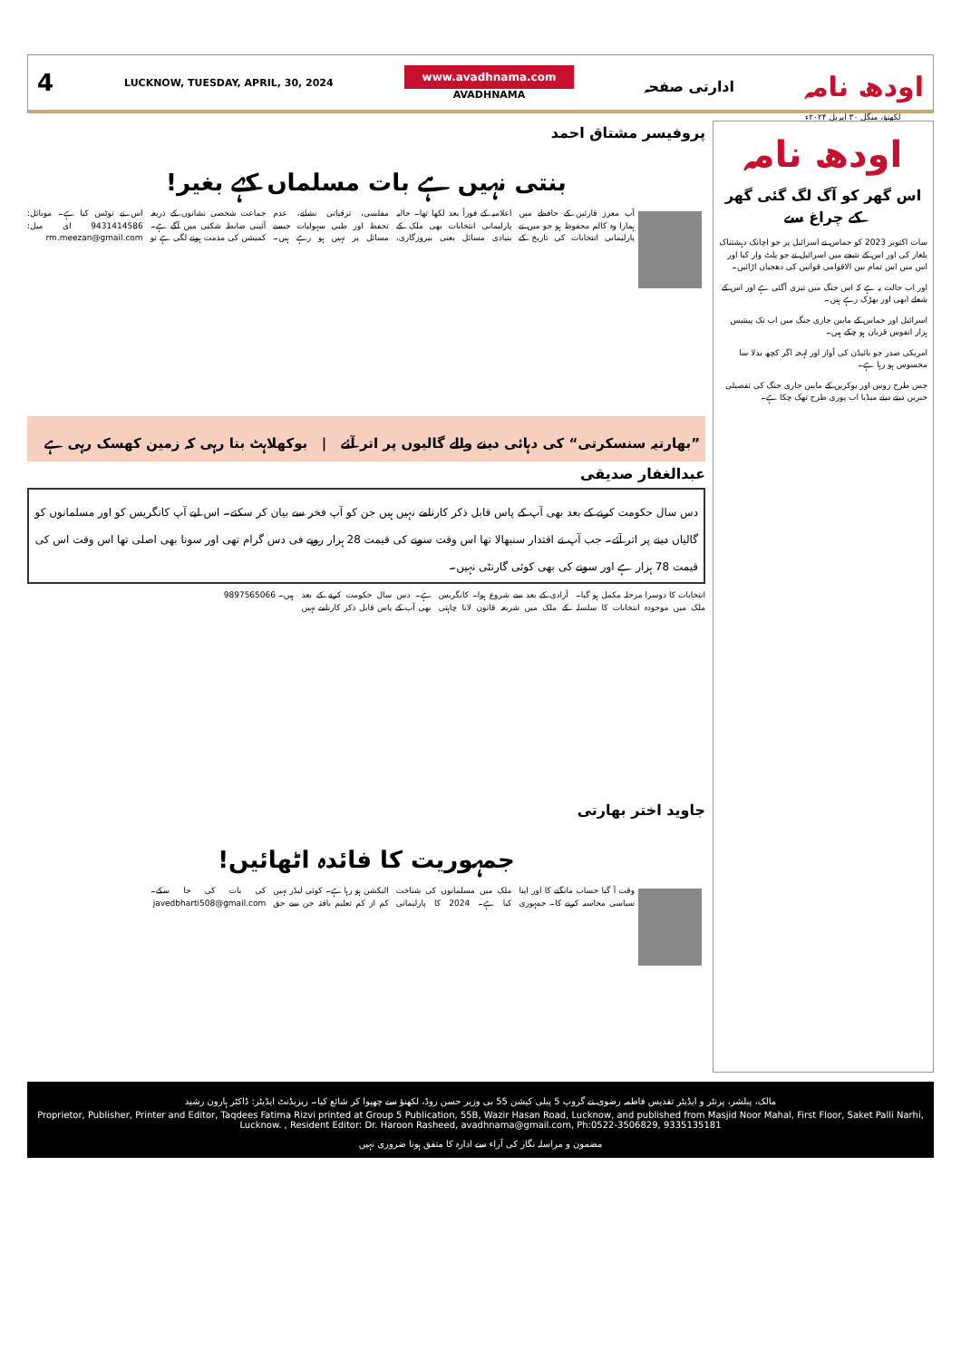4
LUCKNOW, TUESDAY, APRIL, 30, 2024
www.avadhnama.com
AVADHNAMA
ادارتی صفحہ
اودھ نامہ
لکھنؤ، منگل ۳۰ اپریل ۲۰۲۴ء
اودھ نامہ
اس گھر کو آگ لگ گئی گھر کے چراغ سے
سات اکتوبر 2023 کو حماس نے اسرائیل پر جو اچانک دہشتناک یلغار کی اور اس کے نتیجے میں اسرائیل نے جو پلٹ وار کیا اور اس میں اس تمام بین الاقوامی قوانین کی دھجیاں اڑائیں۔
اور اب حالت یہ ہے کہ اس جنگ میں تیزی آگئی ہے اور اس کے شعلے ابھی اور بھڑک رہے ہیں۔
اسرائیل اور حماس کے مابین جاری جنگ میں اب تک پینتیس ہزار انفوس قربان ہو چکے ہیں۔
امریکی صدر جو بائیڈن کی آواز اور لہجہ اگر کچھ بدلا سا محسوس ہو رہا ہے۔
جس طرح روس اور یوکرین کے مابین جاری جنگ کی تفصیلی خبریں دیتے دیتے میڈیا اب پوری طرح تھک چکا ہے۔
پروفیسر مشتاق احمد
بنتی نہیں ہے بات مسلماں کہے بغیر!
آپ معزز قارئین کے حافظے میں ہمارا وہ کالم محفوظ ہو جو میں نے پارلیمانی انتخابات کی تاریخ کے اعلامیہ کے فوراً بعد لکھا تھا۔ حالیہ پارلیمانی انتخابات بھی ملک کے بنیادی مسائل یعنی بیروزگاری، مفلسی، ترقیاتی نشانے، عدم تحفظ اور طبی سہولیات جیسے مسائل پر نہیں ہو رہے ہیں۔ جماعت شخصی نشانوں کے ذریعہ آئینی ضابطہ شکنی میں آگے ہے۔ کمیشن کی مذمت ہونے لگی ہے تو اس نے نوٹس کیا ہے۔ موبائل: 9431414586 ای میل: rm.meezan@gmail.com
”بھارتیہ سنسکرتی“ کی دہائی دینے والے گالیوں پر اتر آئے | بوکھلاہٹ بتا رہی کہ زمین کھسک رہی ہے
عبدالغفار صدیقی
دس سال حکومت کرنے کے بعد بھی آپ کے پاس قابل ذکر کارنامے نہیں ہیں جن کو آپ فخر سے بیان کر سکتے۔ اس لیے آپ کانگریس کو اور مسلمانوں کو گالیاں دینے پر اتر آئے۔ جب آپ نے اقتدار سنبھالا تھا اس وقت سونے کی قیمت 28 ہزار روپے فی دس گرام تھی اور سونا بھی اصلی تھا اس وقت اس کی قیمت 78 ہزار ہے اور سونے کی بھی کوئی گارنٹی نہیں۔
انتخابات کا دوسرا مرحلہ مکمل ہو گیا۔ ملک میں موجودہ انتخابات کا سلسلہ آزادی کے بعد سے شروع ہوا۔ کانگریس کے ملک میں شریعہ قانون لانا چاہتی ہے۔ دس سال حکومت کرنے کے بعد بھی آپ کے پاس قابل ذکر کارنامے نہیں ہیں۔ 9897565066
جاوید اختر بھارتی
جمہوریت کا فائدہ اٹھائیں!
وقت آ گیا حساب مانگنے کا اور اپنا سیاسی محاسبہ کرنے کا۔ جمہوری ملک میں مسلمانوں کی شناخت کیا ہے۔ 2024 کا پارلیمانی الیکشن ہو رہا ہے۔ کوئی لیڈر نہیں کم از کم تعلیم یافتہ جن سے حق کی بات کی جا سکے۔ javedbharti508@gmail.com
مالک، پبلشر، پرنٹر و ایڈیٹر تقدیس فاطمہ رضوی نے گروپ 5 پبلی کیشن 55 بی وزیر حسن روڈ، لکھنؤ سے چھپوا کر شائع کیا۔ ریزیڈنٹ ایڈیٹر: ڈاکٹر ہارون رشید
Proprietor, Publisher, Printer and Editor, Taqdees Fatima Rizvi printed at Group 5 Publication, 55B, Wazir Hasan Road, Lucknow, and published from Masjid Noor Mahal, First Floor, Saket Palli Narhi, Lucknow. , Resident Editor: Dr. Haroon Rasheed, avadhnama@gmail.com, Ph:0522-3506829, 9335135181
مضمون و مراسلہ نگار کی آراء سے ادارہ کا متفق ہونا ضروری نہیں